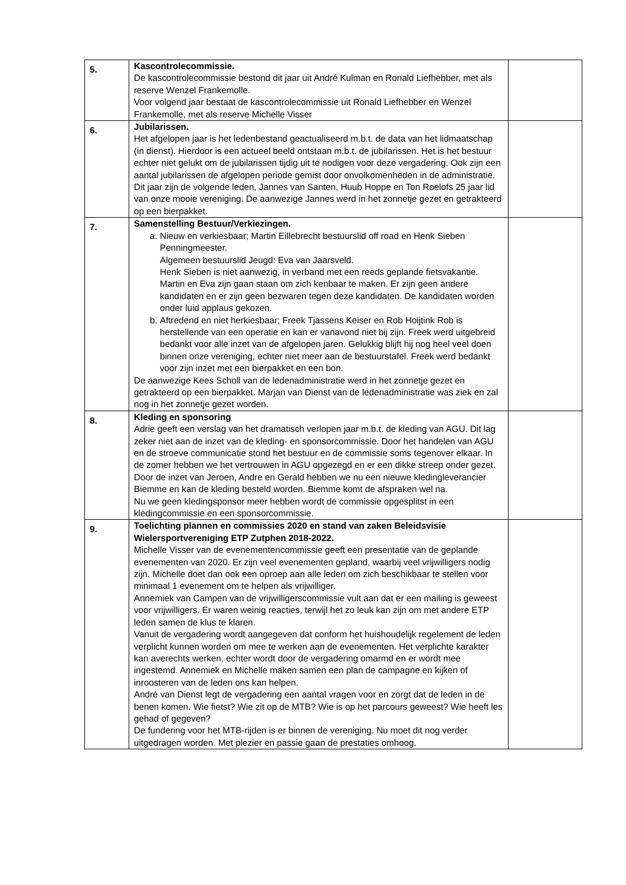| 5. | Kascontrolecommissie. De kascontrolecommissie bestond dit jaar uit André Kulman en Ronald Liefhebber, met als reserve Wenzel Frankemolle. Voor volgend jaar bestaat de kascontrolecommissie uit Ronald Liefhebber en Wenzel Frankemolle, met als reserve Michelle Visser | |
| 6. | Jubilarissen. Het afgelopen jaar is het ledenbestand geactualiseerd m.b.t. de data van het lidmaatschap (in dienst). Hierdoor is een actueel beeld ontstaan m.b.t. de jubilarissen. Het is het bestuur echter niet gelukt om de jubilarissen tijdig uit te nodigen voor deze vergadering. Ook zijn een aantal jubilarissen de afgelopen periode gemist door onvolkomenheden in de administratie. Dit jaar zijn de volgende leden, Jannes van Santen, Huub Hoppe en Ton Roelofs 25 jaar lid van onze mooie vereniging. De aanwezige Jannes werd in het zonnetje gezet en getrakteerd op een bierpakket. | |
| 7. | Samenstelling Bestuur/Verkiezingen. a. Nieuw en verkiesbaar; Martin Eillebrecht bestuurslid off road en Henk Sieben Penningmeester. Algemeen bestuurslid Jeugd: Eva van Jaarsveld. Henk Sieben is niet aanwezig, in verband met een reeds geplande fietsvakantie. Martin en Eva zijn gaan staan om zich kenbaar te maken. Er zijn geen andere kandidaten en er zijn geen bezwaren tegen deze kandidaten. De kandidaten worden onder luid applaus gekozen. b. Aftredend en niet herkiesbaar; Freek Tjassens Keiser en Rob Hoijtink Rob is herstellende van een operatie en kan er vanavond niet bij zijn. Freek werd uitgebreid bedankt voor alle inzet van de afgelopen jaren. Gelukkig blijft hij nog heel veel doen binnen onze vereniging, echter niet meer aan de bestuurstafel. Freek werd bedankt voor zijn inzet met een bierpakket en een bon. De aanwezige Kees Scholl van de ledenadministratie werd in het zonnetje gezet en getrakteerd op een bierpakket. Marjan van Dienst van de ledenadministratie was ziek en zal nog in het zonnetje gezet worden. | |
| 8. | Kleding en sponsoring Adrie geeft een verslag van het dramatisch verlopen jaar m.b.t. de kleding van AGU. Dit lag zeker niet aan de inzet van de kleding- en sponsorcommissie. Door het handelen van AGU en de stroeve communicatie stond het bestuur en de commissie soms tegenover elkaar. In de zomer hebben we het vertrouwen in AGU opgezegd en er een dikke streep onder gezet. Door de inzet van Jeroen, Andre en Gerald hebben we nu een nieuwe kledingleverancier Biemme en kan de kleding besteld worden. Biemme komt de afspraken wel na. Nu we geen kledingsponsor meer hebben wordt de commissie opgesplitst in een kledingcommissie en een sponsorcommissie. | |
| 9. | Toelichting plannen en commissies 2020 en stand van zaken Beleidsvisie Wielersportvereniging ETP Zutphen 2018-2022. Michelle Visser van de evenementencommissie geeft een presentatie van de geplande evenementen van 2020. Er zijn veel evenementen gepland, waarbij veel vrijwilligers nodig zijn. Michelle doet dan ook een oproep aan alle leden om zich beschikbaar te stellen voor minimaal 1 evenement om te helpen als vrijwilliger. Annemiek van Campen van de vrijwilligerscommissie vult aan dat er een mailing is geweest voor vrijwilligers. Er waren weinig reacties, terwijl het zo leuk kan zijn om met andere ETP leden samen de klus te klaren. Vanuit de vergadering wordt aangegeven dat conform het huishoudelijk regelement de leden verplicht kunnen worden om mee te werken aan de evenementen. Het verplichte karakter kan averechts werken, echter wordt door de vergadering omarmd en er wordt mee ingestemd. Annemiek en Michelle maken samen een plan de campagne en kijken of inroosteren van de leden ons kan helpen. André van Dienst legt de vergadering een aantal vragen voor en zorgt dat de leden in de benen komen. Wie fietst? Wie zit op de MTB? Wie is op het parcours geweest? Wie heeft les gehad of gegeven? De fundering voor het MTB-rijden is er binnen de vereniging. Nu moet dit nog verder uitgedragen worden. Met plezier en passie gaan de prestaties omhoog. | |